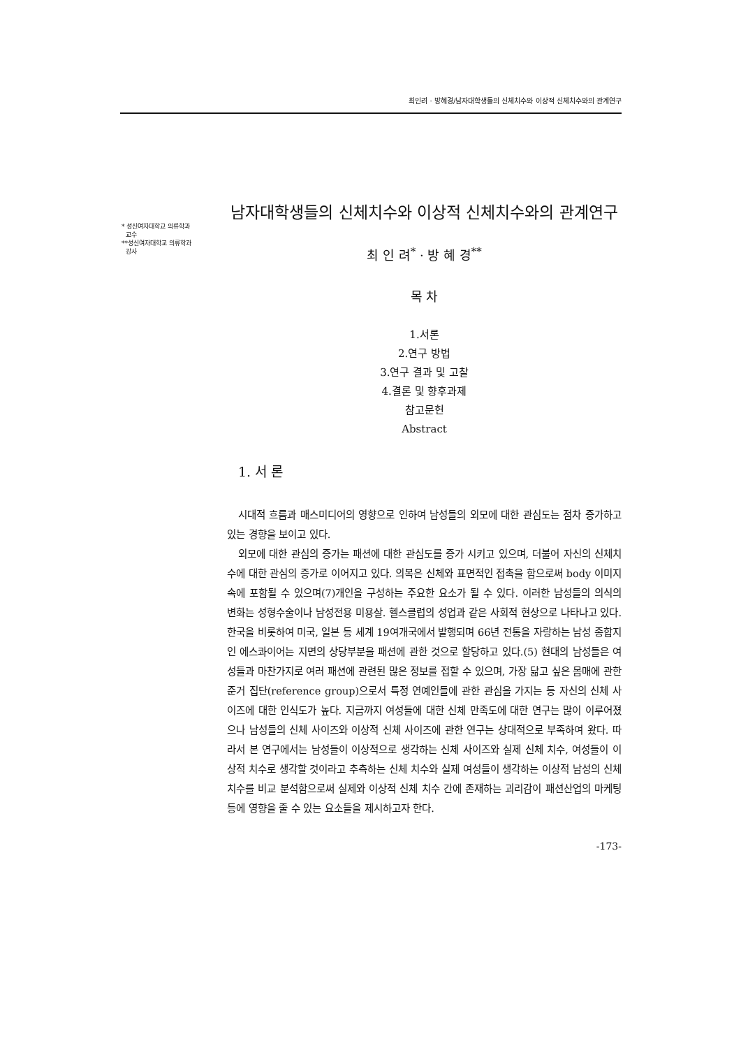최인려 · 방혜경/남자대학생들의 신체치수와 이상적 신체치수와의 관계연구
* 성신여자대학교 의류학과
교수
**성신여자대학교 의류학과
강사
남자대학생들의 신체치수와 이상적 신체치수와의 관계연구
최 인 려<sup>*</sup> · 방 혜 경<sup>**</sup>
목 차
1.서론
2.연구 방법
3.연구 결과 및 고찰
4.결론 및 향후과제
참고문헌
Abstract
1. 서 론
시대적 흐름과 매스미디어의 영향으로 인하여 남성들의 외모에 대한 관심도는 점차 증가하고 있는 경향을 보이고 있다.
외모에 대한 관심의 증가는 패션에 대한 관심도를 증가 시키고 있으며, 더불어 자신의 신체치수에 대한 관심의 증가로 이어지고 있다. 의복은 신체와 표면적인 접촉을 함으로써 body 이미지 속에 포함될 수 있으며(7)개인을 구성하는 주요한 요소가 될 수 있다. 이러한 남성들의 의식의 변화는 성형수술이나 남성전용 미용살. 헬스클럽의 성업과 같은 사회적 현상으로 나타나고 있다. 한국을 비롯하여 미국, 일본 등 세계 19여개국에서 발행되며 66년 전통을 자랑하는 남성 종합지인 에스콰이어는 지면의 상당부분을 패션에 관한 것으로 할당하고 있다.(5) 현대의 남성들은 여성들과 마찬가지로 여러 패션에 관련된 많은 정보를 접할 수 있으며, 가장 닮고 싶은 몸매에 관한 준거 집단(reference group)으로서 특정 연예인들에 관한 관심을 가지는 등 자신의 신체 사이즈에 대한 인식도가 높다. 지금까지 여성들에 대한 신체 만족도에 대한 연구는 많이 이루어졌으나 남성들의 신체 사이즈와 이상적 신체 사이즈에 관한 연구는 상대적으로 부족하여 왔다. 따라서 본 연구에서는 남성들이 이상적으로 생각하는 신체 사이즈와 실제 신체 치수, 여성들이 이상적 치수로 생각할 것이라고 추측하는 신체 치수와 실제 여성들이 생각하는 이상적 남성의 신체치수를 비교 분석함으로써 실제와 이상적 신체 치수 간에 존재하는 괴리감이 패션산업의 마케팅 등에 영향을 줄 수 있는 요소들을 제시하고자 한다.
-173-